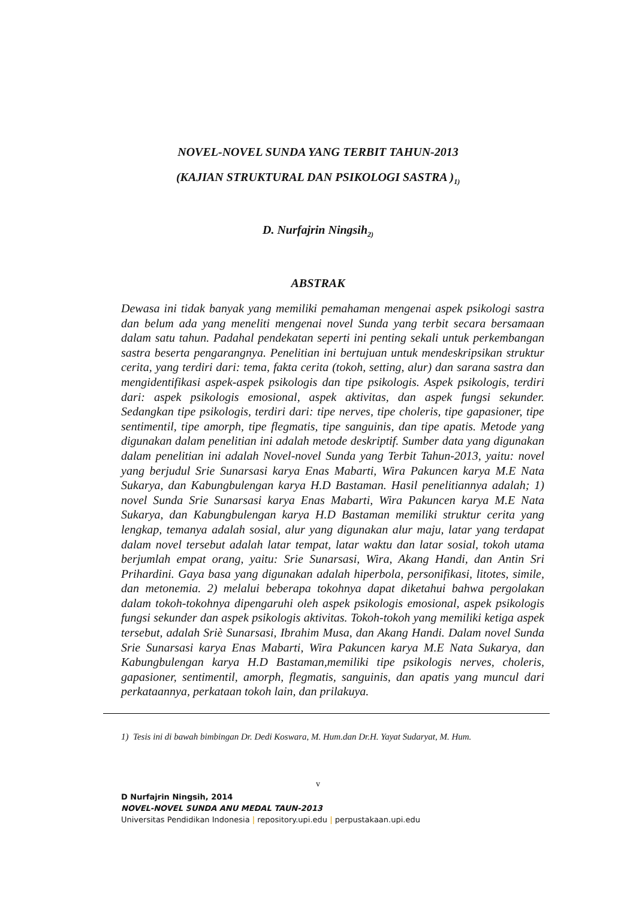NOVEL-NOVEL SUNDA YANG TERBIT TAHUN-2013
(KAJIAN STRUKTURAL DAN PSIKOLOGI SASTRA )<sub>1)</sub>
D. Nurfajrin Ningsih<sub>2)</sub>
ABSTRAK
Dewasa ini tidak banyak yang memiliki pemahaman mengenai aspek psikologi sastra dan belum ada yang meneliti mengenai novel Sunda yang terbit secara bersamaan dalam satu tahun. Padahal pendekatan seperti ini penting sekali untuk perkembangan sastra beserta pengarangnya. Penelitian ini bertujuan untuk mendeskripsikan struktur cerita, yang terdiri dari: tema, fakta cerita (tokoh, setting, alur) dan sarana sastra dan mengidentifikasi aspek-aspek psikologis dan tipe psikologis. Aspek psikologis, terdiri dari: aspek psikologis emosional, aspek aktivitas, dan aspek fungsi sekunder. Sedangkan tipe psikologis, terdiri dari: tipe nerves, tipe choleris, tipe gapasioner, tipe sentimentil, tipe amorph, tipe flegmatis, tipe sanguinis, dan tipe apatis. Metode yang digunakan dalam penelitian ini adalah metode deskriptif. Sumber data yang digunakan dalam penelitian ini adalah Novel-novel Sunda yang Terbit Tahun-2013, yaitu: novel yang berjudul Srie Sunarsasi karya Enas Mabarti, Wira Pakuncen karya M.E Nata Sukarya, dan Kabungbulengan karya H.D Bastaman. Hasil penelitiannya adalah; 1) novel Sunda Srie Sunarsasi karya Enas Mabarti, Wira Pakuncen karya M.E Nata Sukarya, dan Kabungbulengan karya H.D Bastaman memiliki struktur cerita yang lengkap, temanya adalah sosial, alur yang digunakan alur maju, latar yang terdapat dalam novel tersebut adalah latar tempat, latar waktu dan latar sosial, tokoh utama berjumlah empat orang, yaitu: Srie Sunarsasi, Wira, Akang Handi, dan Antin Sri Prihardini. Gaya basa yang digunakan adalah hiperbola, personifikasi, litotes, simile, dan metonemia. 2) melalui beberapa tokohnya dapat diketahui bahwa pergolakan dalam tokoh-tokohnya dipengaruhi oleh aspek psikologis emosional, aspek psikologis fungsi sekunder dan aspek psikologis aktivitas. Tokoh-tokoh yang memiliki ketiga aspek tersebut, adalah Sriè Sunarsasi, Ibrahim Musa, dan Akang Handi. Dalam novel Sunda Srie Sunarsasi karya Enas Mabarti, Wira Pakuncen karya M.E Nata Sukarya, dan Kabungbulengan karya H.D Bastaman,memiliki tipe psikologis nerves, choleris, gapasioner, sentimentil, amorph, flegmatis, sanguinis, dan apatis yang muncul dari perkataannya, perkataan tokoh lain, dan prilakuya.
1) Tesis ini di bawah bimbingan Dr. Dedi Koswara, M. Hum.dan Dr.H. Yayat Sudaryat, M. Hum.
v
D Nurfajrin Ningsih, 2014
NOVEL-NOVEL SUNDA ANU MEDAL TAUN-2013
Universitas Pendidikan Indonesia | repository.upi.edu | perpustakaan.upi.edu